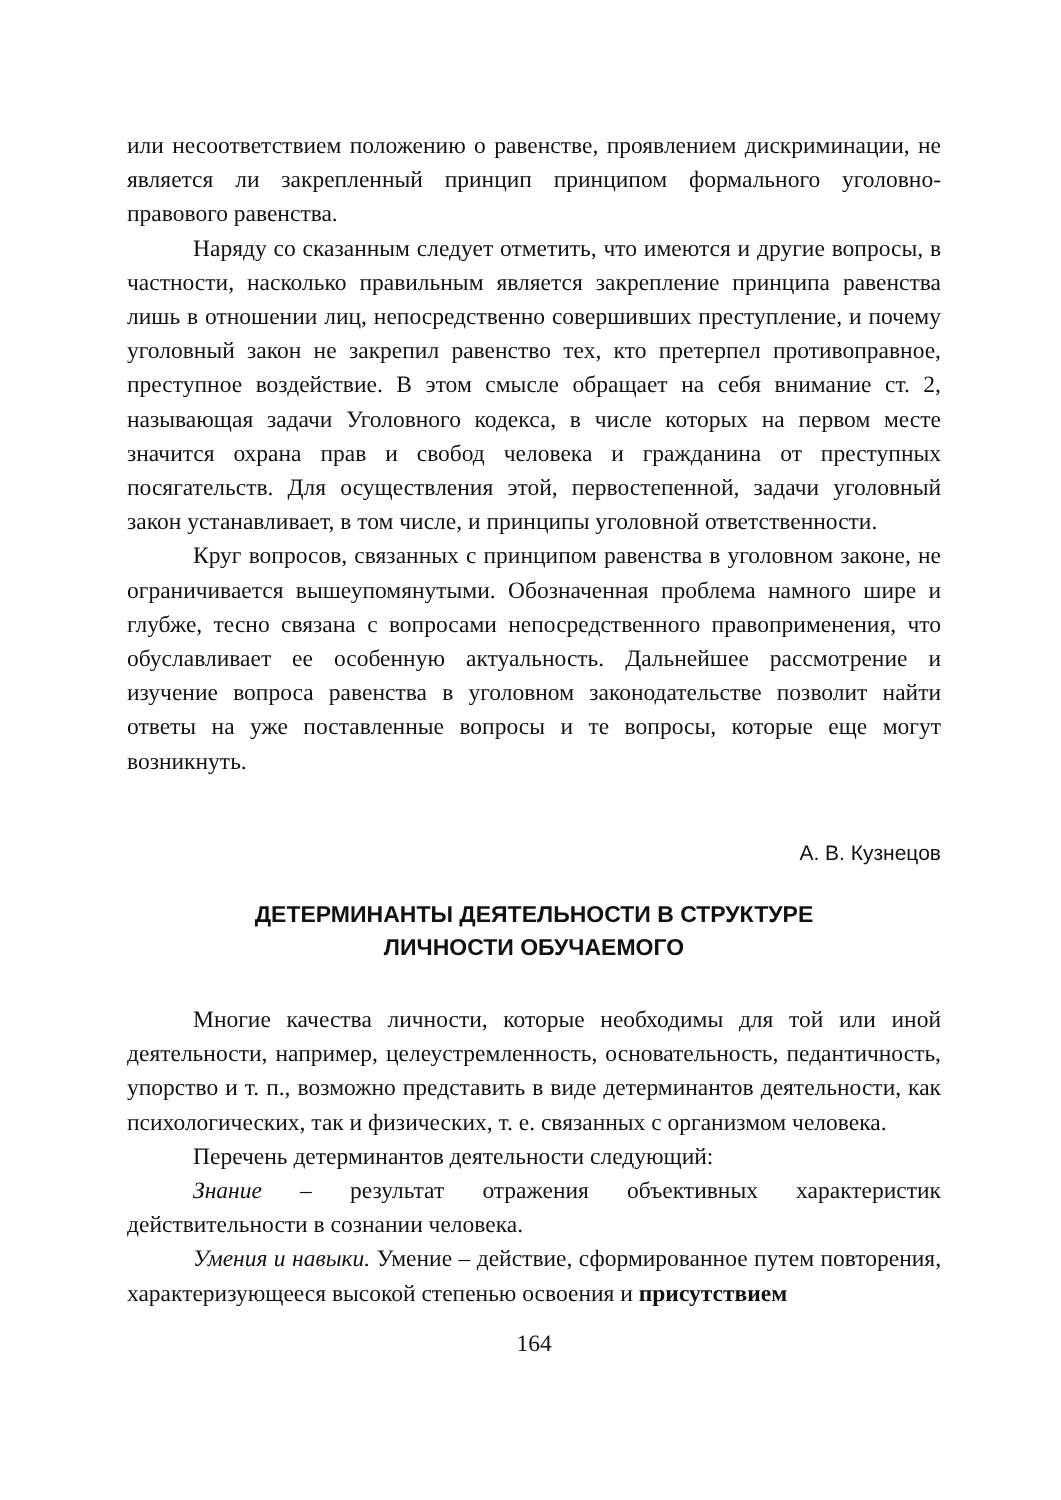или несоответствием положению о равенстве, проявлением дискриминации, не является ли закрепленный принцип принципом формального уголовно-правового равенства.
Наряду со сказанным следует отметить, что имеются и другие вопросы, в частности, насколько правильным является закрепление принципа равенства лишь в отношении лиц, непосредственно совершивших преступление, и почему уголовный закон не закрепил равенство тех, кто претерпел противоправное, преступное воздействие. В этом смысле обращает на себя внимание ст. 2, называющая задачи Уголовного кодекса, в числе которых на первом месте значится охрана прав и свобод человека и гражданина от преступных посягательств. Для осуществления этой, первостепенной, задачи уголовный закон устанавливает, в том числе, и принципы уголовной ответственности.
Круг вопросов, связанных с принципом равенства в уголовном законе, не ограничивается вышеупомянутыми. Обозначенная проблема намного шире и глубже, тесно связана с вопросами непосредственного правоприменения, что обуславливает ее особенную актуальность. Дальнейшее рассмотрение и изучение вопроса равенства в уголовном законодательстве позволит найти ответы на уже поставленные вопросы и те вопросы, которые еще могут возникнуть.
А. В. Кузнецов
ДЕТЕРМИНАНТЫ ДЕЯТЕЛЬНОСТИ В СТРУКТУРЕ
ЛИЧНОСТИ ОБУЧАЕМОГО
Многие качества личности, которые необходимы для той или иной деятельности, например, целеустремленность, основательность, педантичность, упорство и т. п., возможно представить в виде детерминантов деятельности, как психологических, так и физических, т. е. связанных с организмом человека.
Перечень детерминантов деятельности следующий:
Знание – результат отражения объективных характеристик действительности в сознании человека.
Умения и навыки. Умение – действие, сформированное путем повторения, характеризующееся высокой степенью освоения и присутствием
164